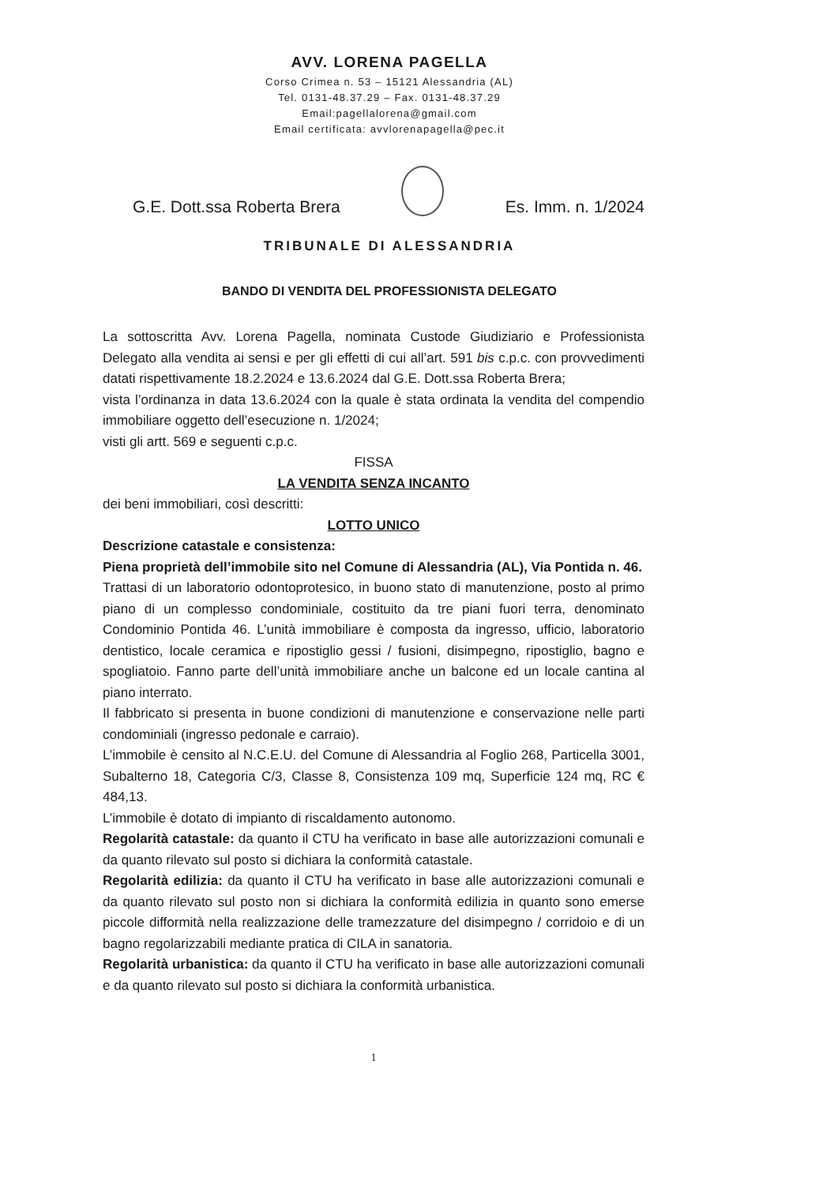AVV. LORENA PAGELLA
Corso Crimea n. 53 – 15121 Alessandria (AL)
Tel. 0131-48.37.29 – Fax. 0131-48.37.29
Email:pagellalorena@gmail.com
Email certificata: avvlorenapagella@pec.it
G.E. Dott.ssa Roberta Brera
Es. Imm. n. 1/2024
TRIBUNALE DI ALESSANDRIA
BANDO DI VENDITA DEL PROFESSIONISTA DELEGATO
La sottoscritta Avv. Lorena Pagella, nominata Custode Giudiziario e Professionista Delegato alla vendita ai sensi e per gli effetti di cui all’art. 591 bis c.p.c. con provvedimenti datati rispettivamente 18.2.2024 e 13.6.2024 dal G.E. Dott.ssa Roberta Brera;
vista l’ordinanza in data 13.6.2024 con la quale è stata ordinata la vendita del compendio immobiliare oggetto dell’esecuzione n. 1/2024;
visti gli artt. 569 e seguenti c.p.c.
FISSA
LA VENDITA SENZA INCANTO
dei beni immobiliari, così descritti:
LOTTO UNICO
Descrizione catastale e consistenza:
Piena proprietà dell’immobile sito nel Comune di Alessandria (AL), Via Pontida n. 46.
Trattasi di un laboratorio odontoprotesico, in buono stato di manutenzione, posto al primo piano di un complesso condominiale, costituito da tre piani fuori terra, denominato Condominio Pontida 46. L’unità immobiliare è composta da ingresso, ufficio, laboratorio dentistico, locale ceramica e ripostiglio gessi / fusioni, disimpegno, ripostiglio, bagno e spogliatoio. Fanno parte dell’unità immobiliare anche un balcone ed un locale cantina al piano interrato.
Il fabbricato si presenta in buone condizioni di manutenzione e conservazione nelle parti condominiali (ingresso pedonale e carraio).
L’immobile è censito al N.C.E.U. del Comune di Alessandria al Foglio 268, Particella 3001, Subalterno 18, Categoria C/3, Classe 8, Consistenza 109 mq, Superficie 124 mq, RC € 484,13.
L’immobile è dotato di impianto di riscaldamento autonomo.
Regolarità catastale: da quanto il CTU ha verificato in base alle autorizzazioni comunali e da quanto rilevato sul posto si dichiara la conformità catastale.
Regolarità edilizia: da quanto il CTU ha verificato in base alle autorizzazioni comunali e da quanto rilevato sul posto non si dichiara la conformità edilizia in quanto sono emerse piccole difformità nella realizzazione delle tramezzature del disimpegno / corridoio e di un bagno regolarizzabili mediante pratica di CILA in sanatoria.
Regolarità urbanistica: da quanto il CTU ha verificato in base alle autorizzazioni comunali e da quanto rilevato sul posto si dichiara la conformità urbanistica.
1